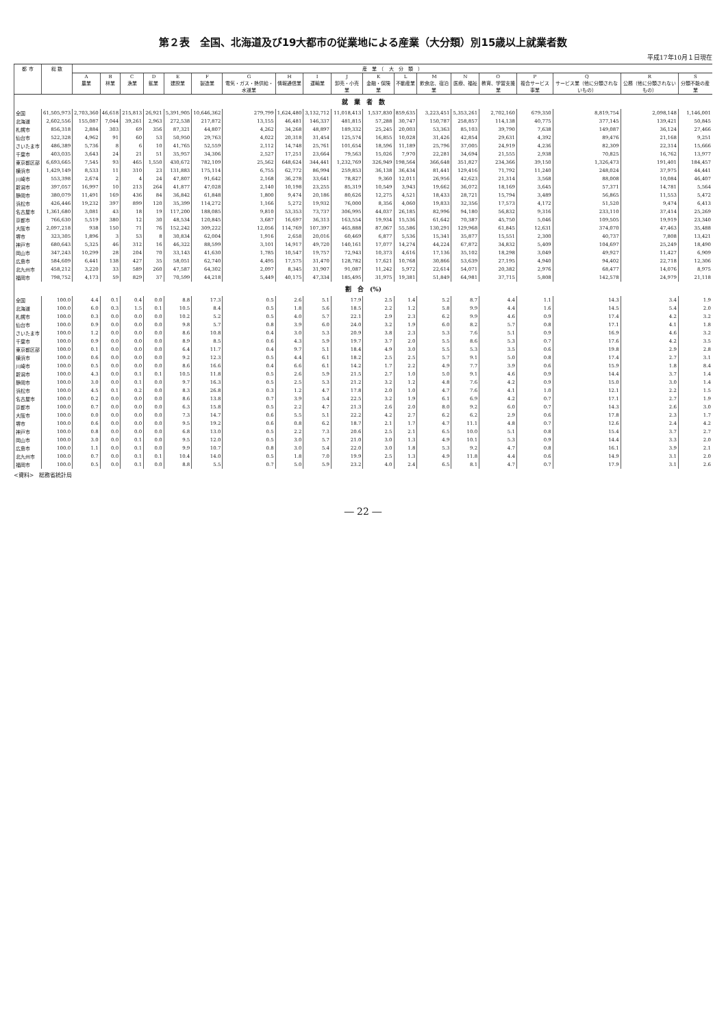第２表　全国、北海道及び19大都市の従業地による産業（大分類）別15歳以上就業者数
平成17年10月１日現在
| 都 市 | 総 数 | 産 業 （ 大 分 類 ） | | | | | | | | | | | | | | | | | | |
| --- | --- | --- | --- | --- | --- | --- | --- | --- | --- | --- | --- | --- | --- | --- | --- | --- | --- | --- | --- | --- |
| | | A 農業 | B 林業 | C 漁業 | D 鉱業 | E 建設業 | F 製造業 | G 電気・ガス・熱供給・水道業 | H 情報通信業 | I 運輸業 | J 卸売・小売業 | K 金融・保険業 | L 不動産業 | M 飲食店、宿泊業 | N 医療、福祉 | O 教育、学習支援業 | P 複合サービス事業 | Q サービス業（他に分類されないもの） | R 公務（他に分類されないもの） | S 分類不能の産業 |
| 就 業 者 数 | | | | | | | | | | | | | | | | | | | | |
| 全国 | 61,505,973 | 2,703,360 | 46,618 | 215,813 | 26,921 | 5,391,905 | 10,646,362 | 279,799 | 1,624,480 | 3,132,712 | 11,018,413 | 1,537,830 | 859,635 | 3,223,451 | 5,353,261 | 2,702,160 | 679,350 | 8,819,754 | 2,098,148 | 1,146,001 |
| 北海道 | 2,602,556 | 155,087 | 7,044 | 39,261 | 2,963 | 272,538 | 217,872 | 13,155 | 46,481 | 146,337 | 481,815 | 57,288 | 30,747 | 150,787 | 258,857 | 114,138 | 40,775 | 377,145 | 139,421 | 50,845 |
| 札幌市 | 856,318 | 2,884 | 303 | 69 | 356 | 87,321 | 44,807 | 4,262 | 34,268 | 48,897 | 189,332 | 25,245 | 20,003 | 53,363 | 85,103 | 39,790 | 7,638 | 149,087 | 36,124 | 27,466 |
| 仙台市 | 522,328 | 4,962 | 91 | 60 | 53 | 50,950 | 29,763 | 4,022 | 20,318 | 31,454 | 125,574 | 16,855 | 10,028 | 31,426 | 42,854 | 29,631 | 4,392 | 89,476 | 21,168 | 9,251 |
| さいたま市 | 486,389 | 5,736 | 8 | 6 | 10 | 41,765 | 52,559 | 2,112 | 14,748 | 25,761 | 101,654 | 18,596 | 11,189 | 25,796 | 37,005 | 24,919 | 4,236 | 82,309 | 22,314 | 15,666 |
| 千葉市 | 403,035 | 3,643 | 24 | 21 | 51 | 35,957 | 34,306 | 2,527 | 17,251 | 23,664 | 79,563 | 15,026 | 7,970 | 22,281 | 34,694 | 21,555 | 2,938 | 70,825 | 16,762 | 13,977 |
| 東京都区部 | 6,693,665 | 7,545 | 93 | 465 | 1,550 | 430,672 | 782,109 | 25,562 | 648,624 | 344,441 | 1,232,769 | 326,949 | 198,564 | 366,648 | 351,827 | 234,366 | 39,150 | 1,326,473 | 191,401 | 184,457 |
| 横浜市 | 1,429,149 | 8,533 | 11 | 310 | 23 | 131,883 | 175,114 | 6,755 | 62,772 | 86,994 | 259,853 | 36,138 | 36,434 | 81,441 | 129,416 | 71,792 | 11,240 | 248,024 | 37,975 | 44,441 |
| 川崎市 | 553,398 | 2,674 | 2 | 4 | 24 | 47,807 | 91,642 | 2,168 | 36,278 | 33,641 | 78,827 | 9,360 | 12,011 | 26,956 | 42,623 | 21,314 | 3,568 | 88,008 | 10,084 | 46,407 |
| 新潟市 | 397,057 | 16,997 | 10 | 213 | 264 | 41,877 | 47,028 | 2,140 | 10,198 | 23,255 | 85,319 | 10,549 | 3,943 | 19,662 | 36,072 | 18,169 | 3,645 | 57,371 | 14,781 | 5,564 |
| 静岡市 | 380,079 | 11,491 | 169 | 436 | 84 | 36,842 | 61,848 | 1,800 | 9,474 | 20,186 | 80,626 | 12,275 | 4,521 | 18,433 | 28,721 | 15,794 | 3,489 | 56,865 | 11,553 | 5,472 |
| 浜松市 | 426,446 | 19,232 | 397 | 899 | 120 | 35,399 | 114,272 | 1,166 | 5,272 | 19,932 | 76,000 | 8,356 | 4,060 | 19,833 | 32,356 | 17,573 | 4,172 | 51,520 | 9,474 | 6,413 |
| 名古屋市 | 1,361,680 | 3,081 | 43 | 18 | 19 | 117,200 | 188,085 | 9,810 | 53,353 | 73,737 | 306,995 | 44,037 | 26,185 | 82,996 | 94,180 | 56,832 | 9,316 | 233,110 | 37,414 | 25,269 |
| 京都市 | 766,630 | 5,519 | 380 | 12 | 30 | 48,534 | 120,845 | 3,687 | 16,697 | 36,313 | 163,554 | 19,934 | 15,536 | 61,642 | 70,387 | 45,750 | 5,046 | 109,505 | 19,919 | 23,340 |
| 大阪市 | 2,097,218 | 938 | 150 | 71 | 76 | 152,242 | 309,222 | 12,056 | 114,769 | 107,397 | 465,888 | 87,067 | 55,586 | 130,291 | 129,968 | 61,845 | 12,631 | 374,070 | 47,463 | 35,488 |
| 堺市 | 323,305 | 1,896 | 3 | 53 | 8 | 30,834 | 62,004 | 1,916 | 2,658 | 20,016 | 60,469 | 6,877 | 5,536 | 15,341 | 35,877 | 15,551 | 2,300 | 40,737 | 7,808 | 13,421 |
| 神戸市 | 680,643 | 5,325 | 46 | 312 | 16 | 46,322 | 88,599 | 3,101 | 14,917 | 49,720 | 140,161 | 17,077 | 14,274 | 44,224 | 67,872 | 34,832 | 5,409 | 104,697 | 25,249 | 18,490 |
| 岡山市 | 347,243 | 10,299 | 28 | 204 | 70 | 33,143 | 41,630 | 1,785 | 10,547 | 19,757 | 72,943 | 10,373 | 4,616 | 17,136 | 35,102 | 18,298 | 3,049 | 49,927 | 11,427 | 6,909 |
| 広島市 | 584,609 | 6,441 | 138 | 427 | 35 | 58,051 | 62,740 | 4,495 | 17,575 | 31,470 | 128,782 | 17,621 | 10,768 | 30,866 | 53,639 | 27,195 | 4,940 | 94,402 | 22,718 | 12,306 |
| 北九州市 | 458,212 | 3,220 | 33 | 589 | 260 | 47,587 | 64,302 | 2,097 | 8,345 | 31,907 | 91,087 | 11,242 | 5,972 | 22,614 | 54,071 | 20,382 | 2,976 | 68,477 | 14,076 | 8,975 |
| 福岡市 | 798,752 | 4,173 | 59 | 829 | 37 | 70,599 | 44,218 | 5,449 | 40,175 | 47,334 | 185,495 | 31,975 | 19,381 | 51,849 | 64,981 | 37,715 | 5,808 | 142,578 | 24,979 | 21,118 |
| 割 合 (%) | | | | | | | | | | | | | | | | | | | | |
| 全国 | 100.0 | 4.4 | 0.1 | 0.4 | 0.0 | 8.8 | 17.3 | 0.5 | 2.6 | 5.1 | 17.9 | 2.5 | 1.4 | 5.2 | 8.7 | 4.4 | 1.1 | 14.3 | 3.4 | 1.9 |
| 北海道 | 100.0 | 6.0 | 0.3 | 1.5 | 0.1 | 10.5 | 8.4 | 0.5 | 1.8 | 5.6 | 18.5 | 2.2 | 1.2 | 5.8 | 9.9 | 4.4 | 1.6 | 14.5 | 5.4 | 2.0 |
| 札幌市 | 100.0 | 0.3 | 0.0 | 0.0 | 0.0 | 10.2 | 5.2 | 0.5 | 4.0 | 5.7 | 22.1 | 2.9 | 2.3 | 6.2 | 9.9 | 4.6 | 0.9 | 17.4 | 4.2 | 3.2 |
| 仙台市 | 100.0 | 0.9 | 0.0 | 0.0 | 0.0 | 9.8 | 5.7 | 0.8 | 3.9 | 6.0 | 24.0 | 3.2 | 1.9 | 6.0 | 8.2 | 5.7 | 0.8 | 17.1 | 4.1 | 1.8 |
| さいたま市 | 100.0 | 1.2 | 0.0 | 0.0 | 0.0 | 8.6 | 10.8 | 0.4 | 3.0 | 5.3 | 20.9 | 3.8 | 2.3 | 5.3 | 7.6 | 5.1 | 0.9 | 16.9 | 4.6 | 3.2 |
| 千葉市 | 100.0 | 0.9 | 0.0 | 0.0 | 0.0 | 8.9 | 8.5 | 0.6 | 4.3 | 5.9 | 19.7 | 3.7 | 2.0 | 5.5 | 8.6 | 5.3 | 0.7 | 17.6 | 4.2 | 3.5 |
| 東京都区部 | 100.0 | 0.1 | 0.0 | 0.0 | 0.0 | 6.4 | 11.7 | 0.4 | 9.7 | 5.1 | 18.4 | 4.9 | 3.0 | 5.5 | 5.3 | 3.5 | 0.6 | 19.8 | 2.9 | 2.8 |
| 横浜市 | 100.0 | 0.6 | 0.0 | 0.0 | 0.0 | 9.2 | 12.3 | 0.5 | 4.4 | 6.1 | 18.2 | 2.5 | 2.5 | 5.7 | 9.1 | 5.0 | 0.8 | 17.4 | 2.7 | 3.1 |
| 川崎市 | 100.0 | 0.5 | 0.0 | 0.0 | 0.0 | 8.6 | 16.6 | 0.4 | 6.6 | 6.1 | 14.2 | 1.7 | 2.2 | 4.9 | 7.7 | 3.9 | 0.6 | 15.9 | 1.8 | 8.4 |
| 新潟市 | 100.0 | 4.3 | 0.0 | 0.1 | 0.1 | 10.5 | 11.8 | 0.5 | 2.6 | 5.9 | 21.5 | 2.7 | 1.0 | 5.0 | 9.1 | 4.6 | 0.9 | 14.4 | 3.7 | 1.4 |
| 静岡市 | 100.0 | 3.0 | 0.0 | 0.1 | 0.0 | 9.7 | 16.3 | 0.5 | 2.5 | 5.3 | 21.2 | 3.2 | 1.2 | 4.8 | 7.6 | 4.2 | 0.9 | 15.0 | 3.0 | 1.4 |
| 浜松市 | 100.0 | 4.5 | 0.1 | 0.2 | 0.0 | 8.3 | 26.8 | 0.3 | 1.2 | 4.7 | 17.8 | 2.0 | 1.0 | 4.7 | 7.6 | 4.1 | 1.0 | 12.1 | 2.2 | 1.5 |
| 名古屋市 | 100.0 | 0.2 | 0.0 | 0.0 | 0.0 | 8.6 | 13.8 | 0.7 | 3.9 | 5.4 | 22.5 | 3.2 | 1.9 | 6.1 | 6.9 | 4.2 | 0.7 | 17.1 | 2.7 | 1.9 |
| 京都市 | 100.0 | 0.7 | 0.0 | 0.0 | 0.0 | 6.3 | 15.8 | 0.5 | 2.2 | 4.7 | 21.3 | 2.6 | 2.0 | 8.0 | 9.2 | 6.0 | 0.7 | 14.3 | 2.6 | 3.0 |
| 大阪市 | 100.0 | 0.0 | 0.0 | 0.0 | 0.0 | 7.3 | 14.7 | 0.6 | 5.5 | 5.1 | 22.2 | 4.2 | 2.7 | 6.2 | 6.2 | 2.9 | 0.6 | 17.8 | 2.3 | 1.7 |
| 堺市 | 100.0 | 0.6 | 0.0 | 0.0 | 0.0 | 9.5 | 19.2 | 0.6 | 0.8 | 6.2 | 18.7 | 2.1 | 1.7 | 4.7 | 11.1 | 4.8 | 0.7 | 12.6 | 2.4 | 4.2 |
| 神戸市 | 100.0 | 0.8 | 0.0 | 0.0 | 0.0 | 6.8 | 13.0 | 0.5 | 2.2 | 7.3 | 20.6 | 2.5 | 2.1 | 6.5 | 10.0 | 5.1 | 0.8 | 15.4 | 3.7 | 2.7 |
| 岡山市 | 100.0 | 3.0 | 0.0 | 0.1 | 0.0 | 9.5 | 12.0 | 0.5 | 3.0 | 5.7 | 21.0 | 3.0 | 1.3 | 4.9 | 10.1 | 5.3 | 0.9 | 14.4 | 3.3 | 2.0 |
| 広島市 | 100.0 | 1.1 | 0.0 | 0.1 | 0.0 | 9.9 | 10.7 | 0.8 | 3.0 | 5.4 | 22.0 | 3.0 | 1.8 | 5.3 | 9.2 | 4.7 | 0.8 | 16.1 | 3.9 | 2.1 |
| 北九州市 | 100.0 | 0.7 | 0.0 | 0.1 | 0.1 | 10.4 | 14.0 | 0.5 | 1.8 | 7.0 | 19.9 | 2.5 | 1.3 | 4.9 | 11.8 | 4.4 | 0.6 | 14.9 | 3.1 | 2.0 |
| 福岡市 | 100.0 | 0.5 | 0.0 | 0.1 | 0.0 | 8.8 | 5.5 | 0.7 | 5.0 | 5.9 | 23.2 | 4.0 | 2.4 | 6.5 | 8.1 | 4.7 | 0.7 | 17.9 | 3.1 | 2.6 |
<資料>　総務省統計局
― 22 ―